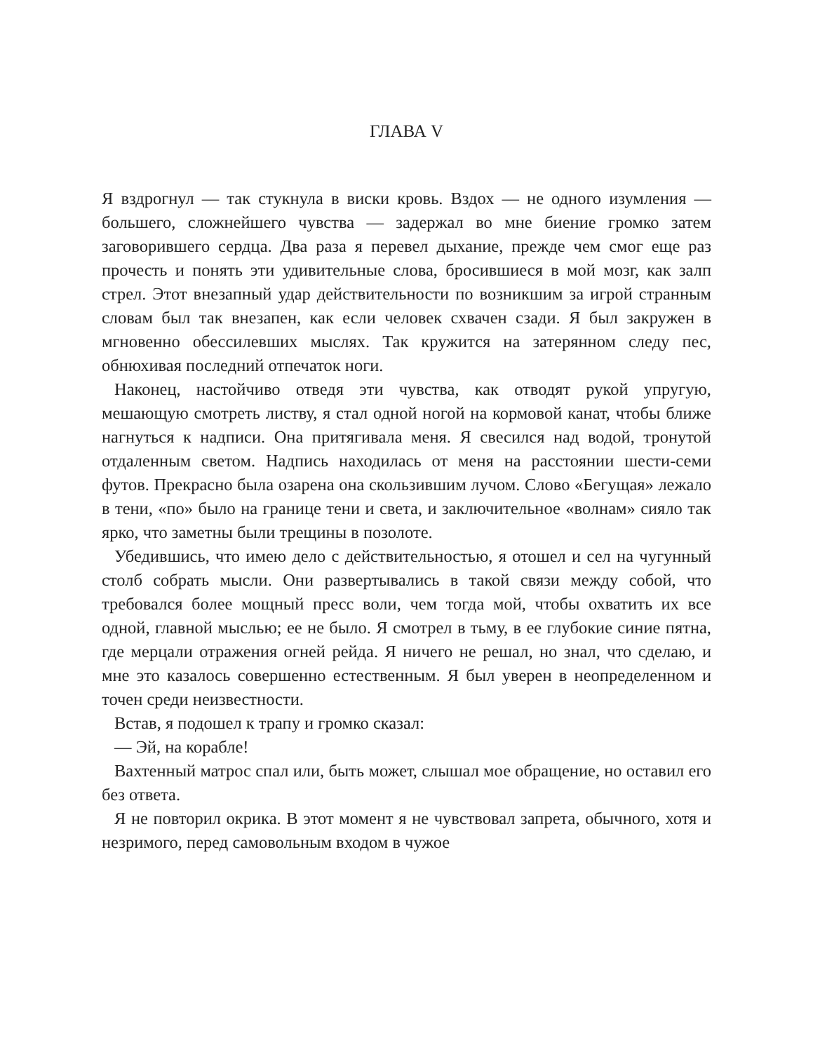ГЛАВА V
Я вздрогнул — так стукнула в виски кровь. Вздох — не одного изумления — большего, сложнейшего чувства — задержал во мне биение громко затем заговорившего сердца. Два раза я перевел дыхание, прежде чем смог еще раз прочесть и понять эти удивительные слова, бросившиеся в мой мозг, как залп стрел. Этот внезапный удар действительности по возникшим за игрой странным словам был так внезапен, как если человек схвачен сзади. Я был закружен в мгновенно обессилевших мыслях. Так кружится на затерянном следу пес, обнюхивая последний отпечаток ноги.
Наконец, настойчиво отведя эти чувства, как отводят рукой упругую, мешающую смотреть листву, я стал одной ногой на кормовой канат, чтобы ближе нагнуться к надписи. Она притягивала меня. Я свесился над водой, тронутой отдаленным светом. Надпись находилась от меня на расстоянии шести-семи футов. Прекрасно была озарена она скользившим лучом. Слово «Бегущая» лежало в тени, «по» было на границе тени и света, и заключительное «волнам» сияло так ярко, что заметны были трещины в позолоте.
Убедившись, что имею дело с действительностью, я отошел и сел на чугунный столб собрать мысли. Они развертывались в такой связи между собой, что требовался более мощный пресс воли, чем тогда мой, чтобы охватить их все одной, главной мыслью; ее не было. Я смотрел в тьму, в ее глубокие синие пятна, где мерцали отражения огней рейда. Я ничего не решал, но знал, что сделаю, и мне это казалось совершенно естественным. Я был уверен в неопределенном и точен среди неизвестности.
Встав, я подошел к трапу и громко сказал:
— Эй, на корабле!
Вахтенный матрос спал или, быть может, слышал мое обращение, но оставил его без ответа.
Я не повторил окрика. В этот момент я не чувствовал запрета, обычного, хотя и незримого, перед самовольным входом в чужое